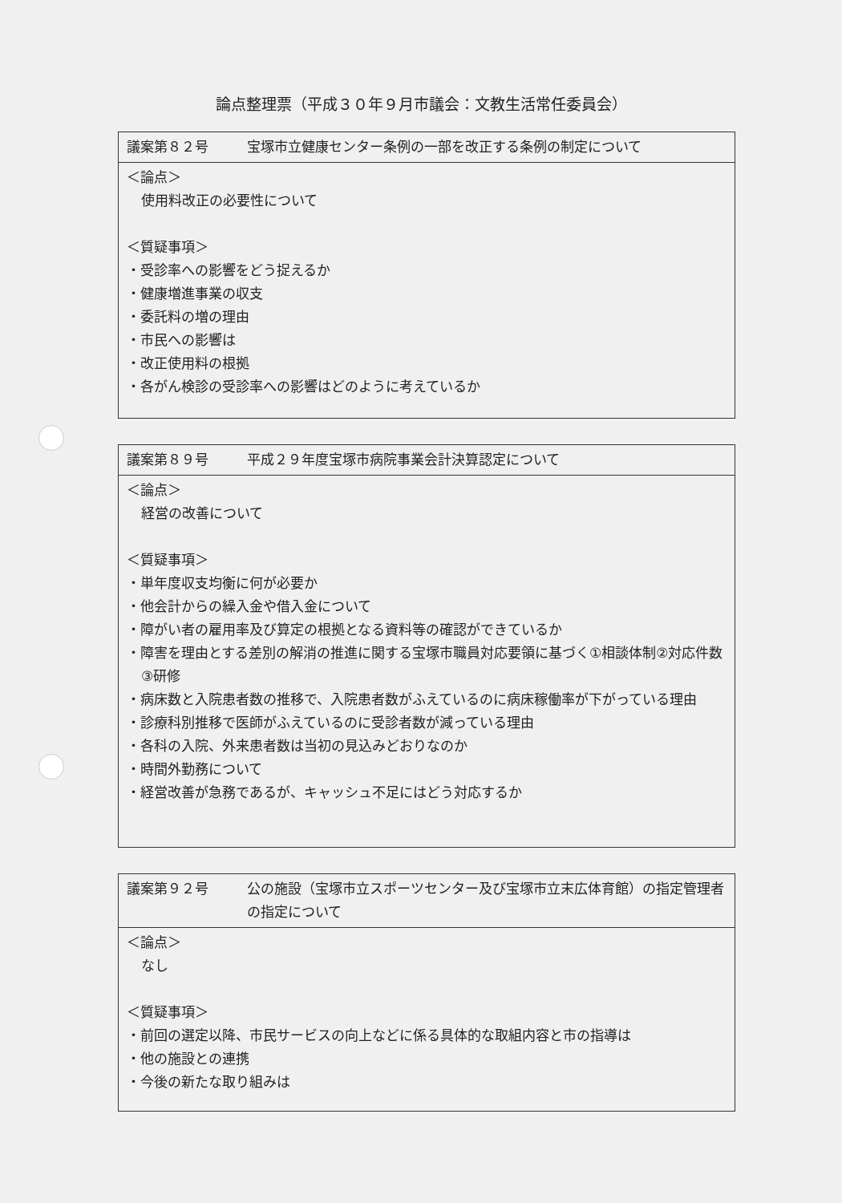論点整理票（平成３０年９月市議会：文教生活常任委員会）
| 議案第８２号 宝塚市立健康センター条例の一部を改正する条例の制定について |
| ＜論点＞ 使用料改正の必要性について ＜質疑事項＞ ・受診率への影響をどう捉えるか ・健康増進事業の収支 ・委託料の増の理由 ・市民への影響は ・改正使用料の根拠 ・各がん検診の受診率への影響はどのように考えているか |
| 議案第８９号 平成２９年度宝塚市病院事業会計決算認定について |
| ＜論点＞ 経営の改善について ＜質疑事項＞ ・単年度収支均衡に何が必要か ・他会計からの繰入金や借入金について ・障がい者の雇用率及び算定の根拠となる資料等の確認ができているか ・障害を理由とする差別の解消の推進に関する宝塚市職員対応要領に基づく①相談体制②対応件数③研修 ・病床数と入院患者数の推移で、入院患者数がふえているのに病床稼働率が下がっている理由 ・診療科別推移で医師がふえているのに受診者数が減っている理由 ・各科の入院、外来患者数は当初の見込みどおりなのか ・時間外勤務について ・経営改善が急務であるが、キャッシュ不足にはどう対応するか |
| 議案第９２号 公の施設（宝塚市立スポーツセンター及び宝塚市立末広体育館）の指定管理者の指定について |
| ＜論点＞ なし ＜質疑事項＞ ・前回の選定以降、市民サービスの向上などに係る具体的な取組内容と市の指導は ・他の施設との連携 ・今後の新たな取り組みは |